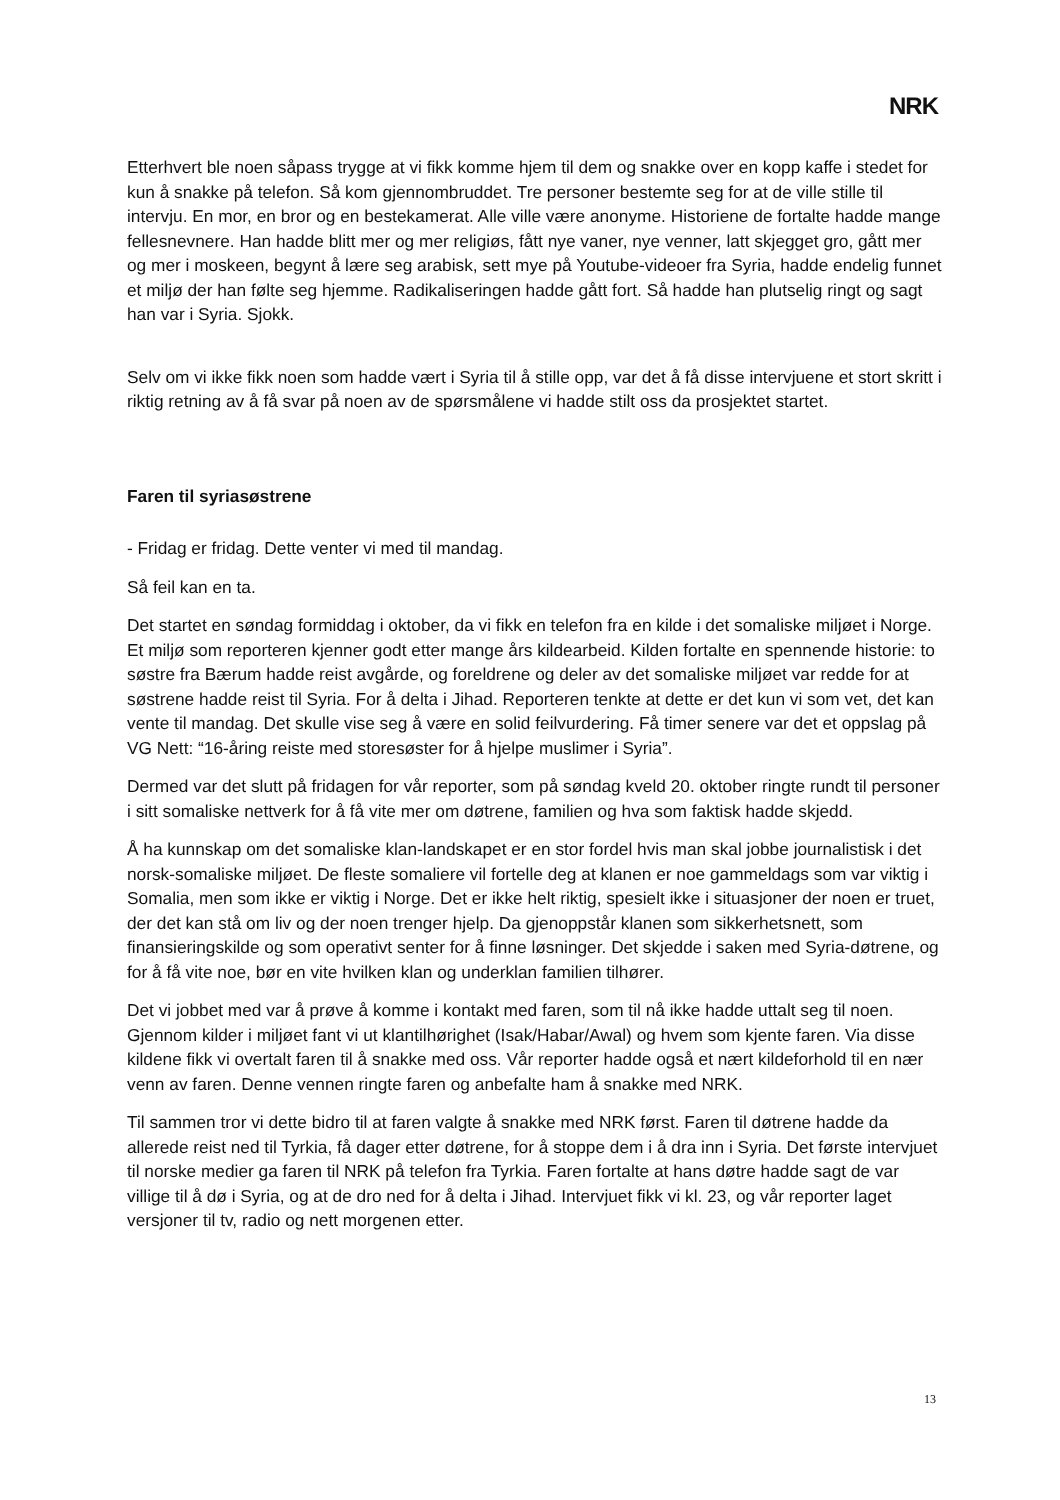NRK
Etterhvert ble noen såpass trygge at vi fikk komme hjem til dem og snakke over en kopp kaffe i stedet for kun å snakke på telefon. Så kom gjennombruddet. Tre personer bestemte seg for at de ville stille til intervju. En mor, en bror og en bestekamerat. Alle ville være anonyme. Historiene de fortalte hadde mange fellesnevnere. Han hadde blitt mer og mer religiøs, fått nye vaner, nye venner, latt skjegget gro, gått mer og mer i moskeen, begynt å lære seg arabisk, sett mye på Youtube-videoer fra Syria, hadde endelig funnet et miljø der han følte seg hjemme. Radikaliseringen hadde gått fort. Så hadde han plutselig ringt og sagt han var i Syria. Sjokk.
Selv om vi ikke fikk noen som hadde vært i Syria til å stille opp, var det å få disse intervjuene et stort skritt i riktig retning av å få svar på noen av de spørsmålene vi hadde stilt oss da prosjektet startet.
Faren til syriasøstrene
- Fridag er fridag. Dette venter vi med til mandag.
Så feil kan en ta.
Det startet en søndag formiddag i oktober, da vi fikk en telefon fra en kilde i det somaliske miljøet i Norge. Et miljø som reporteren kjenner godt etter mange års kildearbeid. Kilden fortalte en spennende historie: to søstre fra Bærum hadde reist avgårde, og foreldrene og deler av det somaliske miljøet var redde for at søstrene hadde reist til Syria. For å delta i Jihad. Reporteren tenkte at dette er det kun vi som vet, det kan vente til mandag. Det skulle vise seg å være en solid feilvurdering. Få timer senere var det et oppslag på VG Nett: “16-åring reiste med storesøster for å hjelpe muslimer i Syria”.
Dermed var det slutt på fridagen for vår reporter, som på søndag kveld 20. oktober ringte rundt til personer i sitt somaliske nettverk for å få vite mer om døtrene, familien og hva som faktisk hadde skjedd.
Å ha kunnskap om det somaliske klan-landskapet er en stor fordel hvis man skal jobbe journalistisk i det norsk-somaliske miljøet. De fleste somaliere vil fortelle deg at klanen er noe gammeldags som var viktig i Somalia, men som ikke er viktig i Norge. Det er ikke helt riktig, spesielt ikke i situasjoner der noen er truet, der det kan stå om liv og der noen trenger hjelp. Da gjenoppstår klanen som sikkerhetsnett, som finansieringskilde og som operativt senter for å finne løsninger. Det skjedde i saken med Syria-døtrene, og for å få vite noe, bør en vite hvilken klan og underklan familien tilhører.
Det vi jobbet med var å prøve å komme i kontakt med faren, som til nå ikke hadde uttalt seg til noen. Gjennom kilder i miljøet fant vi ut klantilhørighet (Isak/Habar/Awal) og hvem som kjente faren. Via disse kildene fikk vi overtalt faren til å snakke med oss. Vår reporter hadde også et nært kildeforhold til en nær venn av faren. Denne vennen ringte faren og anbefalte ham å snakke med NRK.
Til sammen tror vi dette bidro til at faren valgte å snakke med NRK først. Faren til døtrene hadde da allerede reist ned til Tyrkia, få dager etter døtrene, for å stoppe dem i å dra inn i Syria. Det første intervjuet til norske medier ga faren til NRK på telefon fra Tyrkia. Faren fortalte at hans døtre hadde sagt de var villige til å dø i Syria, og at de dro ned for å delta i Jihad. Intervjuet fikk vi kl. 23, og vår reporter laget versjoner til tv, radio og nett morgenen etter.
13